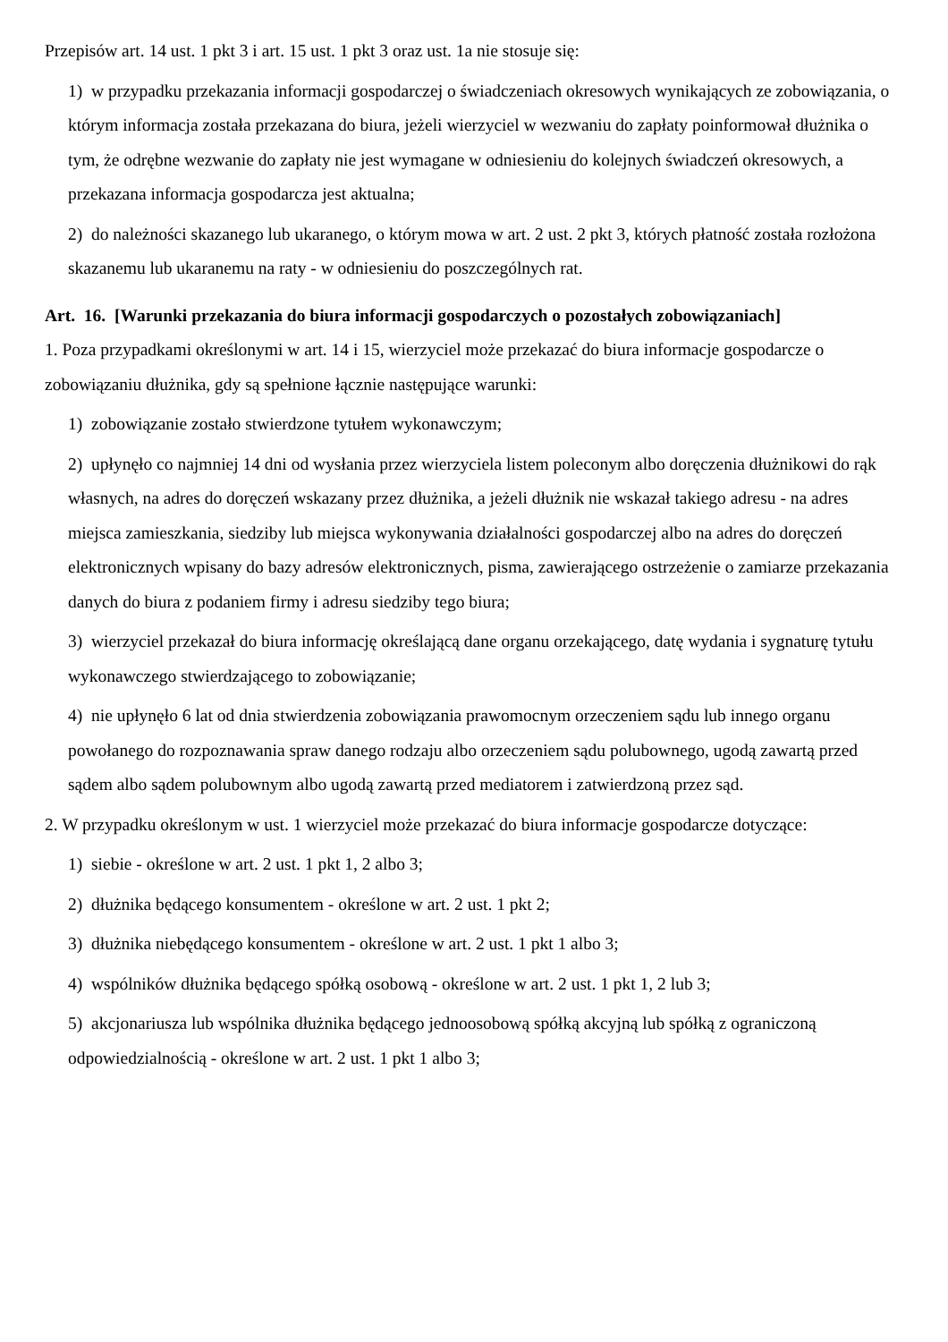Przepisów art. 14 ust. 1 pkt 3 i art. 15 ust. 1 pkt 3 oraz ust. 1a nie stosuje się:
1) w przypadku przekazania informacji gospodarczej o świadczeniach okresowych wynikających ze zobowiązania, o którym informacja została przekazana do biura, jeżeli wierzyciel w wezwaniu do zapłaty poinformował dłużnika o tym, że odrębne wezwanie do zapłaty nie jest wymagane w odniesieniu do kolejnych świadczeń okresowych, a przekazana informacja gospodarcza jest aktualna;
2) do należności skazanego lub ukaranego, o którym mowa w art. 2 ust. 2 pkt 3, których płatność została rozłożona skazanemu lub ukaranemu na raty - w odniesieniu do poszczególnych rat.
Art. 16. [Warunki przekazania do biura informacji gospodarczych o pozostałych zobowiązaniach]
1. Poza przypadkami określonymi w art. 14 i 15, wierzyciel może przekazać do biura informacje gospodarcze o zobowiązaniu dłużnika, gdy są spełnione łącznie następujące warunki:
1) zobowiązanie zostało stwierdzone tytułem wykonawczym;
2) upłynęło co najmniej 14 dni od wysłania przez wierzyciela listem poleconym albo doręczenia dłużnikowi do rąk własnych, na adres do doręczeń wskazany przez dłużnika, a jeżeli dłużnik nie wskazał takiego adresu - na adres miejsca zamieszkania, siedziby lub miejsca wykonywania działalności gospodarczej albo na adres do doręczeń elektronicznych wpisany do bazy adresów elektronicznych, pisma, zawierającego ostrzeżenie o zamiarze przekazania danych do biura z podaniem firmy i adresu siedziby tego biura;
3) wierzyciel przekazał do biura informację określającą dane organu orzekającego, datę wydania i sygnaturę tytułu wykonawczego stwierdzającego to zobowiązanie;
4) nie upłynęło 6 lat od dnia stwierdzenia zobowiązania prawomocnym orzeczeniem sądu lub innego organu powołanego do rozpoznawania spraw danego rodzaju albo orzeczeniem sądu polubownego, ugodą zawartą przed sądem albo sądem polubownym albo ugodą zawartą przed mediatorem i zatwierdzoną przez sąd.
2. W przypadku określonym w ust. 1 wierzyciel może przekazać do biura informacje gospodarcze dotyczące:
1) siebie - określone w art. 2 ust. 1 pkt 1, 2 albo 3;
2) dłużnika będącego konsumentem - określone w art. 2 ust. 1 pkt 2;
3) dłużnika niebędącego konsumentem - określone w art. 2 ust. 1 pkt 1 albo 3;
4) wspólników dłużnika będącego spółką osobową - określone w art. 2 ust. 1 pkt 1, 2 lub 3;
5) akcjonariusza lub wspólnika dłużnika będącego jednoosobową spółką akcyjną lub spółką z ograniczoną odpowiedzialnością - określone w art. 2 ust. 1 pkt 1 albo 3;